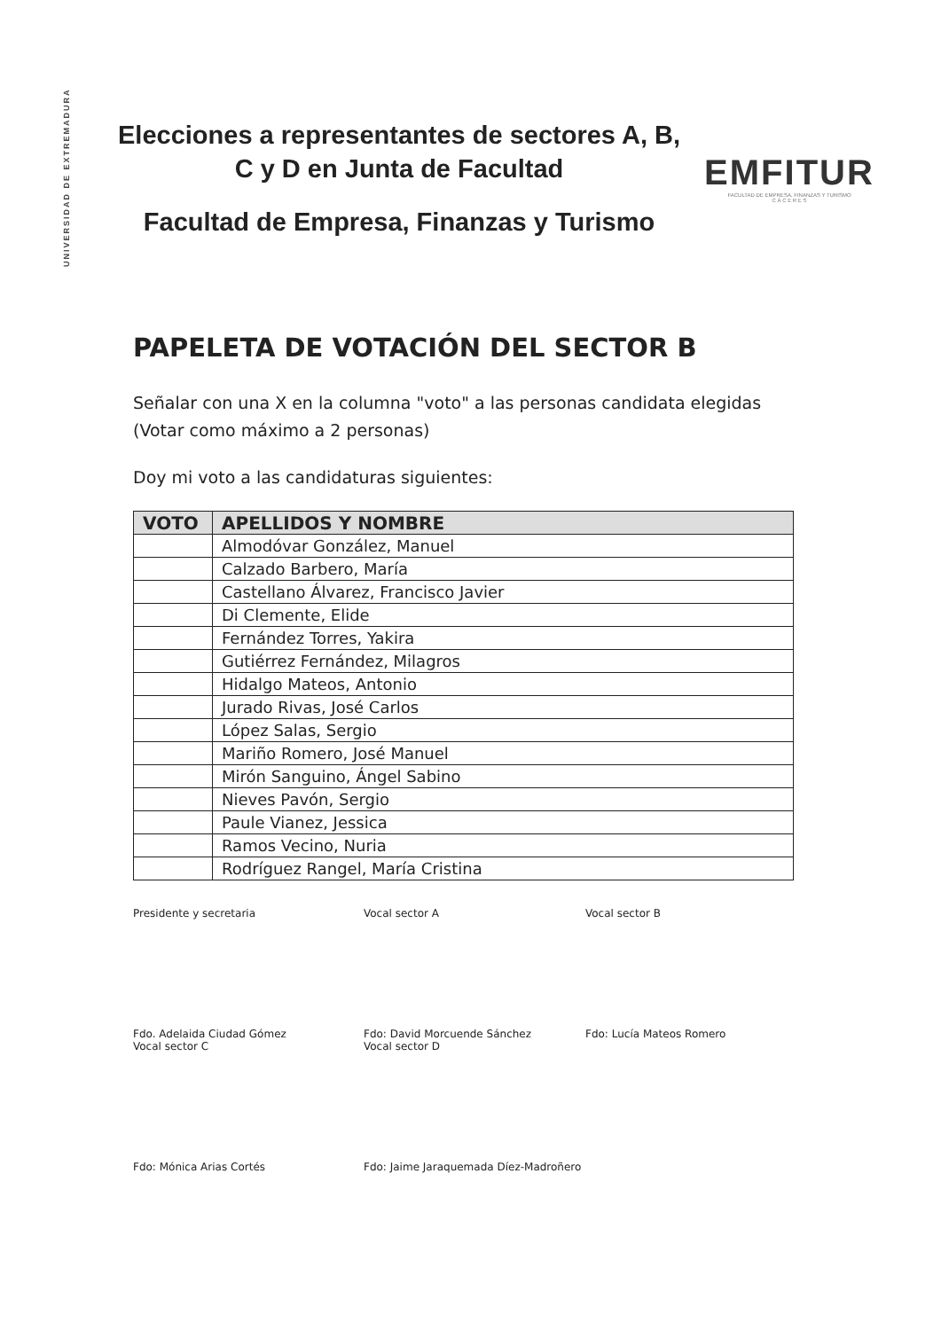UNIVERSIDAD DE EXTREMADURA
Elecciones a representantes de sectores A, B, C y D en Junta de Facultad
Facultad de Empresa, Finanzas y Turismo
EMFITUR
FACULTAD DE EMPRESA, FINANZAS Y TURISMO
C Á C E R E S
PAPELETA DE VOTACIÓN DEL SECTOR B
Señalar con una X en la columna "voto" a las personas candidata elegidas (Votar como máximo a 2 personas)
Doy mi voto a las candidaturas siguientes:
| VOTO | APELLIDOS Y NOMBRE |
| --- | --- |
| | Almodóvar González, Manuel |
| | Calzado Barbero, María |
| | Castellano Álvarez, Francisco Javier |
| | Di Clemente, Elide |
| | Fernández Torres, Yakira |
| | Gutiérrez Fernández, Milagros |
| | Hidalgo Mateos, Antonio |
| | Jurado Rivas, José Carlos |
| | López Salas, Sergio |
| | Mariño Romero, José Manuel |
| | Mirón Sanguino, Ángel Sabino |
| | Nieves Pavón, Sergio |
| | Paule Vianez, Jessica |
| | Ramos Vecino, Nuria |
| | Rodríguez Rangel, María Cristina |
Presidente y secretaria
Fdo. Adelaida Ciudad Gómez
Vocal sector A
Fdo: David Morcuende Sánchez
Vocal sector B
Fdo: Lucía Mateos Romero
Vocal sector C
Fdo: Mónica Arias Cortés
Vocal sector D
Fdo: Jaime Jaraquemada Díez-Madroñero